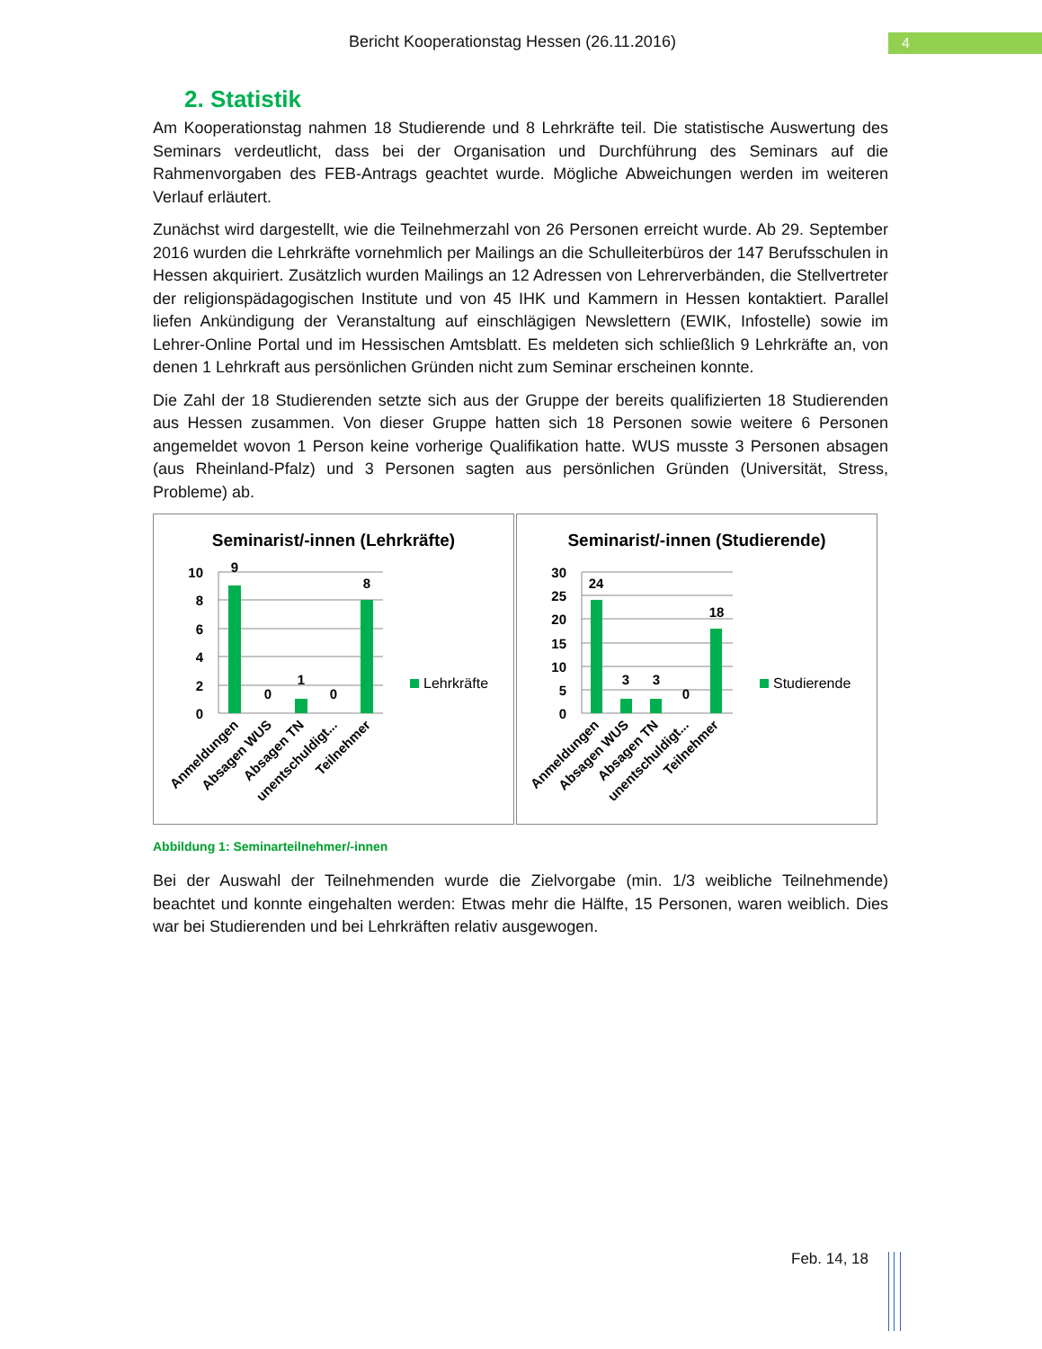Bericht Kooperationstag Hessen (26.11.2016) 4
2. Statistik
Am Kooperationstag nahmen 18 Studierende und 8 Lehrkräfte teil. Die statistische Auswertung des Seminars verdeutlicht, dass bei der Organisation und Durchführung des Seminars auf die Rahmenvorgaben des FEB-Antrags geachtet wurde. Mögliche Abweichungen werden im weiteren Verlauf erläutert.
Zunächst wird dargestellt, wie die Teilnehmerzahl von 26 Personen erreicht wurde. Ab 29. September 2016 wurden die Lehrkräfte vornehmlich per Mailings an die Schulleiterbüros der 147 Berufsschulen in Hessen akquiriert. Zusätzlich wurden Mailings an 12 Adressen von Lehrerverbänden, die Stellvertreter der religionspädagogischen Institute und von 45 IHK und Kammern in Hessen kontaktiert. Parallel liefen Ankündigung der Veranstaltung auf einschlägigen Newslettern (EWIK, Infostelle) sowie im Lehrer-Online Portal und im Hessischen Amtsblatt. Es meldeten sich schließlich 9 Lehrkräfte an, von denen 1 Lehrkraft aus persönlichen Gründen nicht zum Seminar erscheinen konnte.
Die Zahl der 18 Studierenden setzte sich aus der Gruppe der bereits qualifizierten 18 Studierenden aus Hessen zusammen. Von dieser Gruppe hatten sich 18 Personen sowie weitere 6 Personen angemeldet wovon 1 Person keine vorherige Qualifikation hatte. WUS musste 3 Personen absagen (aus Rheinland-Pfalz) und 3 Personen sagten aus persönlichen Gründen (Universität, Stress, Probleme) ab.
Seminarist/-innen (Lehrkräfte)
10
8
6
4
2
0
9
0
1
0
8
Lehrkräfte
Anmeldungen
Absagen WUS
Absagen TN
unentschuldigt...
Teilnehmer
Seminarist/-innen (Studierende)
30
25
20
15
10
5
0
24
3
3
0
18
Studierende
Anmeldungen
Absagen WUS
Absagen TN
unentschuldigt...
Teilnehmer
Abbildung 1: Seminarteilnehmer/-innen
Bei der Auswahl der Teilnehmenden wurde die Zielvorgabe (min. 1/3 weibliche Teilnehmende) beachtet und konnte eingehalten werden: Etwas mehr die Hälfte, 15 Personen, waren weiblich. Dies war bei Studierenden und bei Lehrkräften relativ ausgewogen.
Feb. 14, 18